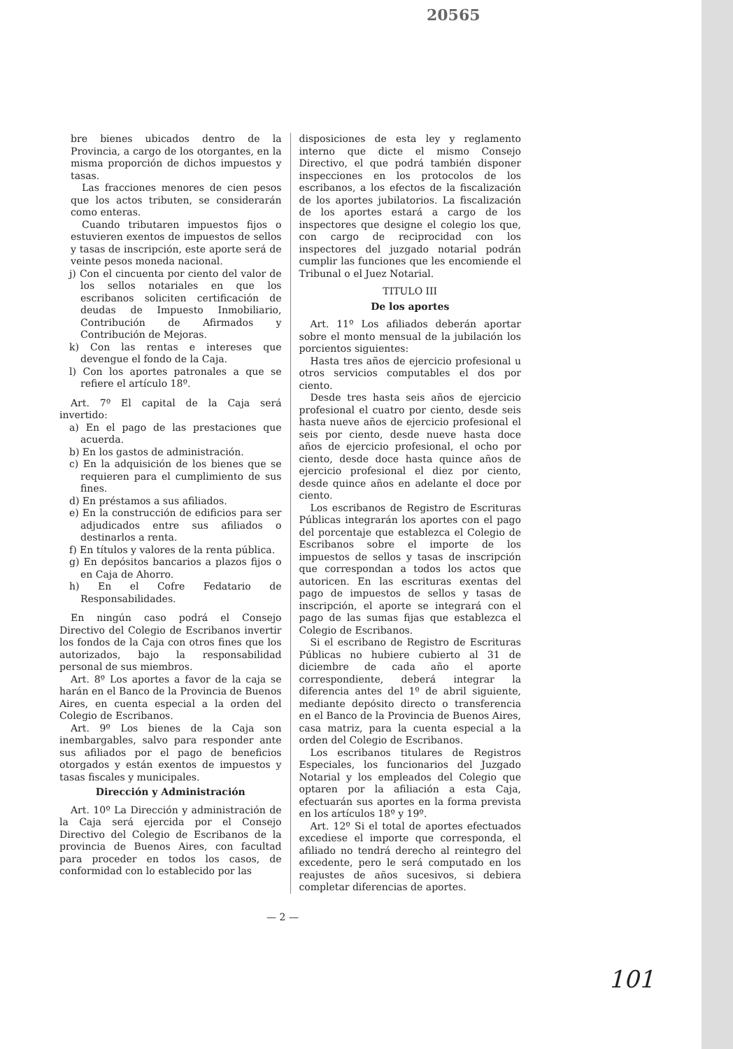20565
bre bienes ubicados dentro de la Provincia, a cargo de los otorgantes, en la misma proporción de dichos impuestos y tasas.
Las fracciones menores de cien pesos que los actos tributen, se considerarán como enteras.
Cuando tributaren impuestos fijos o estuvieren exentos de impuestos de sellos y tasas de inscripción, este aporte será de veinte pesos moneda nacional.
j) Con el cincuenta por ciento del valor de los sellos notariales en que los escribanos soliciten certificación de deudas de Impuesto Inmobiliario, Contribución de Afirmados y Contribución de Mejoras.
k) Con las rentas e intereses que devengue el fondo de la Caja.
l) Con los aportes patronales a que se refiere el artículo 18º.
Art. 7º El capital de la Caja será invertido:
a) En el pago de las prestaciones que acuerda.
b) En los gastos de administración.
c) En la adquisición de los bienes que se requieren para el cumplimiento de sus fines.
d) En préstamos a sus afiliados.
e) En la construcción de edificios para ser adjudicados entre sus afiliados o destinarlos a renta.
f) En títulos y valores de la renta pública.
g) En depósitos bancarios a plazos fijos o en Caja de Ahorro.
h) En el Cofre Fedatario de Responsabilidades.
En ningún caso podrá el Consejo Directivo del Colegio de Escribanos invertir los fondos de la Caja con otros fines que los autorizados, bajo la responsabilidad personal de sus miembros.
Art. 8º Los aportes a favor de la caja se harán en el Banco de la Provincia de Buenos Aires, en cuenta especial a la orden del Colegio de Escribanos.
Art. 9º Los bienes de la Caja son inembargables, salvo para responder ante sus afiliados por el pago de beneficios otorgados y están exentos de impuestos y tasas fiscales y municipales.
Dirección y Administración
Art. 10º La Dirección y administración de la Caja será ejercida por el Consejo Directivo del Colegio de Escribanos de la provincia de Buenos Aires, con facultad para proceder en todos los casos, de conformidad con lo establecido por las
disposiciones de esta ley y reglamento interno que dicte el mismo Consejo Directivo, el que podrá también disponer inspecciones en los protocolos de los escribanos, a los efectos de la fiscalización de los aportes jubilatorios. La fiscalización de los aportes estará a cargo de los inspectores que designe el colegio los que, con cargo de reciprocidad con los inspectores del juzgado notarial podrán cumplir las funciones que les encomiende el Tribunal o el Juez Notarial.
TITULO III
De los aportes
Art. 11º Los afiliados deberán aportar sobre el monto mensual de la jubilación los porcientos siguientes:
Hasta tres años de ejercicio profesional u otros servicios computables el dos por ciento.
Desde tres hasta seis años de ejercicio profesional el cuatro por ciento, desde seis hasta nueve años de ejercicio profesional el seis por ciento, desde nueve hasta doce años de ejercicio profesional, el ocho por ciento, desde doce hasta quince años de ejercicio profesional el diez por ciento, desde quince años en adelante el doce por ciento.
Los escribanos de Registro de Escrituras Públicas integrarán los aportes con el pago del porcentaje que establezca el Colegio de Escribanos sobre el importe de los impuestos de sellos y tasas de inscripción que correspondan a todos los actos que autoricen. En las escrituras exentas del pago de impuestos de sellos y tasas de inscripción, el aporte se integrará con el pago de las sumas fijas que establezca el Colegio de Escribanos.
Si el escribano de Registro de Escrituras Públicas no hubiere cubierto al 31 de diciembre de cada año el aporte correspondiente, deberá integrar la diferencia antes del 1º de abril siguiente, mediante depósito directo o transferencia en el Banco de la Provincia de Buenos Aires, casa matriz, para la cuenta especial a la orden del Colegio de Escribanos.
Los escribanos titulares de Registros Especiales, los funcionarios del Juzgado Notarial y los empleados del Colegio que optaren por la afiliación a esta Caja, efectuarán sus aportes en la forma prevista en los artículos 18º y 19º.
Art. 12º Si el total de aportes efectuados excediese el importe que corresponda, el afiliado no tendrá derecho al reintegro del excedente, pero le será computado en los reajustes de años sucesivos, si debiera completar diferencias de aportes.
— 2 —
101